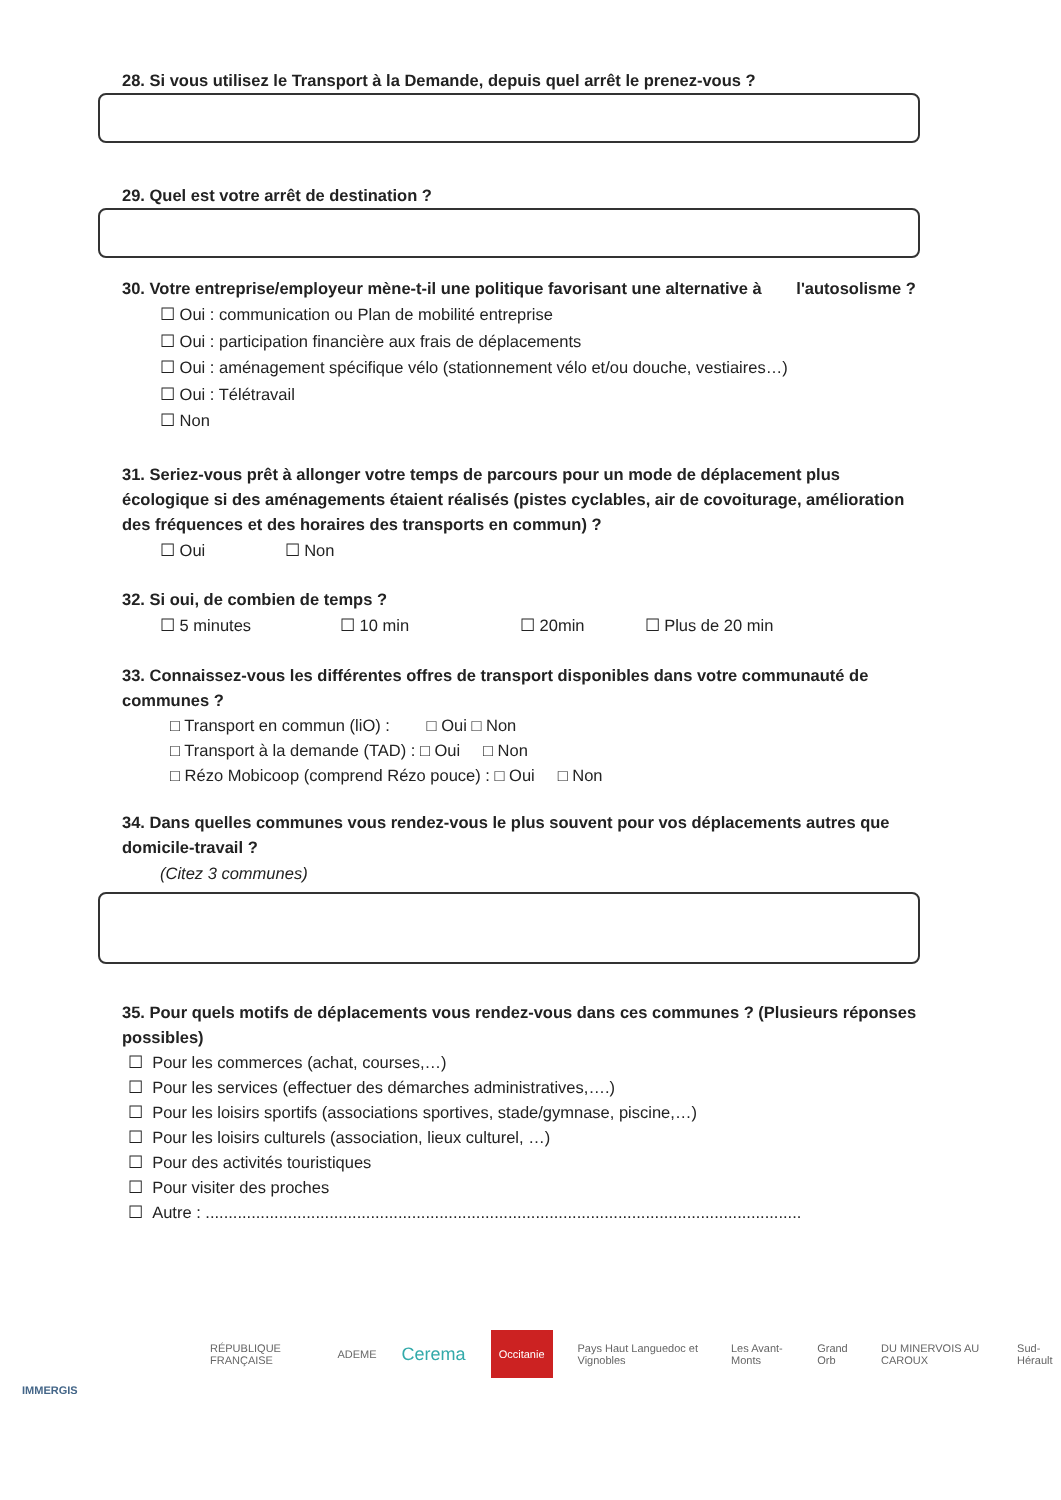28. Si vous utilisez le Transport à la Demande, depuis quel arrêt le prenez-vous ?
29. Quel est votre arrêt de destination ?
30. Votre entreprise/employeur mène-t-il une politique favorisant une alternative à l'autosolisme ?
☐ Oui : communication ou Plan de mobilité entreprise
☐ Oui : participation financière aux frais de déplacements
☐ Oui : aménagement spécifique vélo (stationnement vélo et/ou douche, vestiaires…)
☐ Oui : Télétravail
☐ Non
31. Seriez-vous prêt à allonger votre temps de parcours pour un mode de déplacement plus écologique si des aménagements étaient réalisés (pistes cyclables, air de covoiturage, amélioration des fréquences et des horaires des transports en commun) ?
☐ Oui ☐ Non
32. Si oui, de combien de temps ?
☐ 5 minutes ☐ 10 min ☐ 20min ☐ Plus de 20 min
33. Connaissez-vous les différentes offres de transport disponibles dans votre communauté de communes ?
□ Transport en commun (liO) : □ Oui □ Non
□ Transport à la demande (TAD) : □ Oui □ Non
□ Rézo Mobicoop (comprend Rézo pouce) : □ Oui □ Non
34. Dans quelles communes vous rendez-vous le plus souvent pour vos déplacements autres que domicile-travail ?
(Citez 3 communes)
35. Pour quels motifs de déplacements vous rendez-vous dans ces communes ? (Plusieurs réponses possibles)
☐ Pour les commerces (achat, courses,…)
☐ Pour les services (effectuer des démarches administratives,….)
☐ Pour les loisirs sportifs (associations sportives, stade/gymnase, piscine,…)
☐ Pour les loisirs culturels (association, lieux culturel, …)
☐ Pour des activités touristiques
☐ Pour visiter des proches
☐ Autre : ..................................................................................................................................
RÉPUBLIQUE FRANÇAISE ADEME Cerema Occitanie Pays Haut Languedoc et Vignobles Les Avant-Monts Grand Orb DU MINERVOIS AU CAROUX Sud-Hérault
IMMERGIS